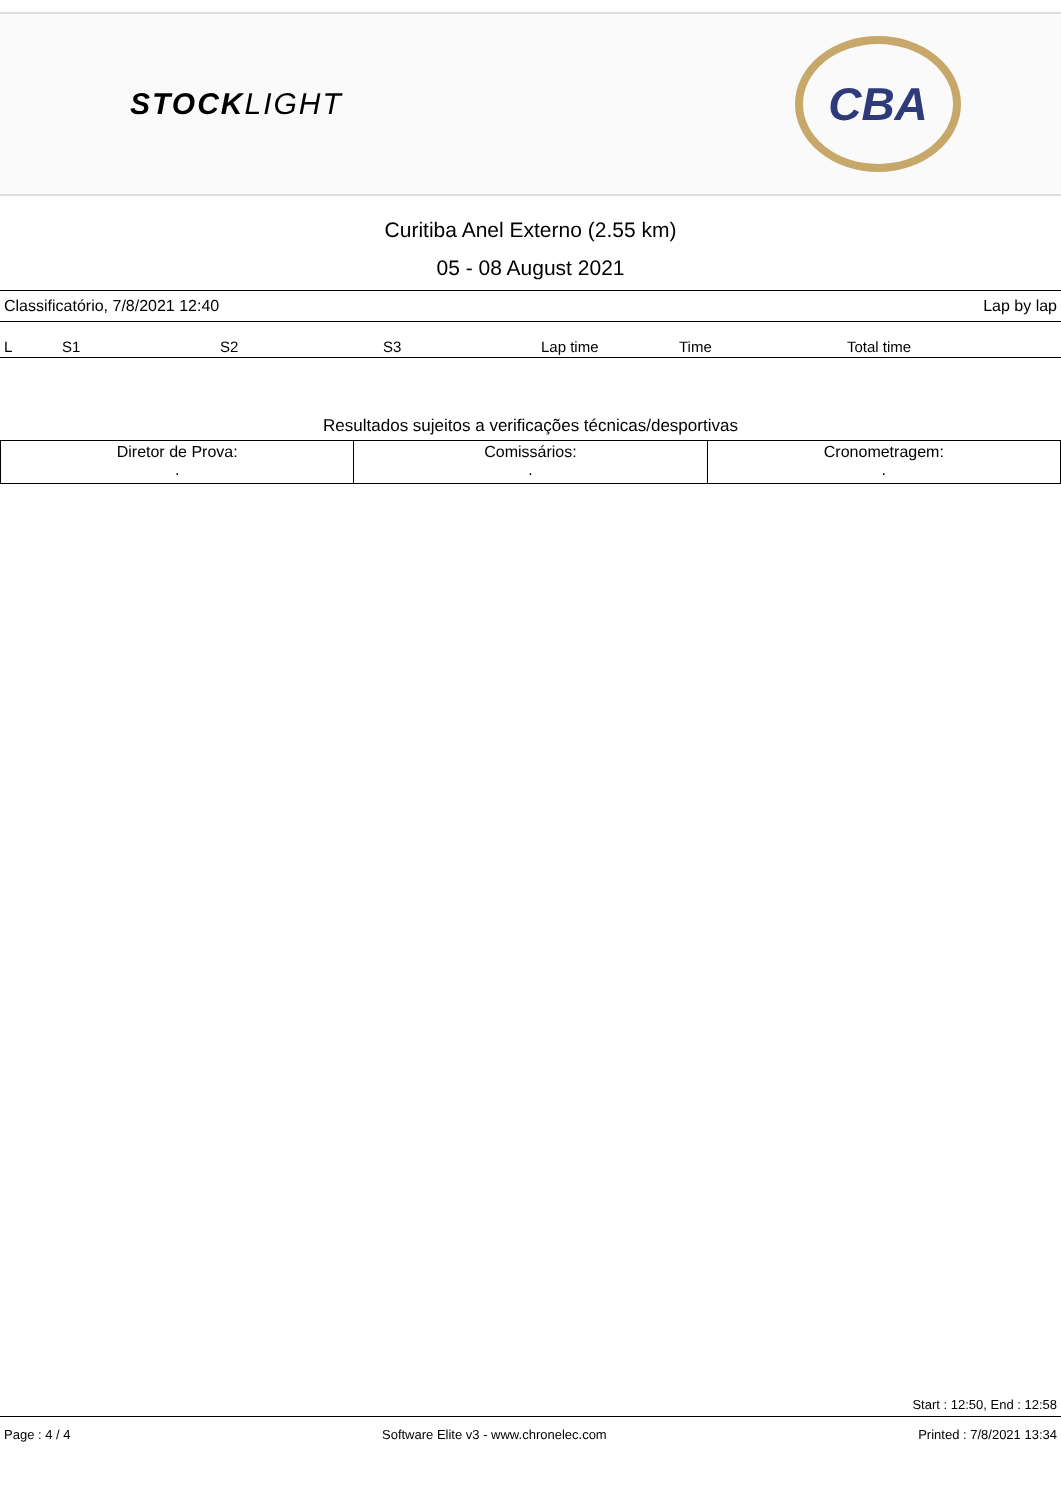STOCKLIGHT
CBA
Curitiba Anel Externo (2.55 km)
05 - 08 August 2021
Classificatório, 7/8/2021 12:40 Lap by lap
| L | S1 | S2 | S3 | Lap time | Time | Total time |
| --- | --- | --- | --- | --- | --- | --- |
Resultados sujeitos a verificações técnicas/desportivas
| Diretor de Prova: . | Comissários: . | Cronometragem: . |
Start : 12:50, End : 12:58
Page : 4 / 4 Software Elite v3 - www.chronelec.com Printed : 7/8/2021 13:34